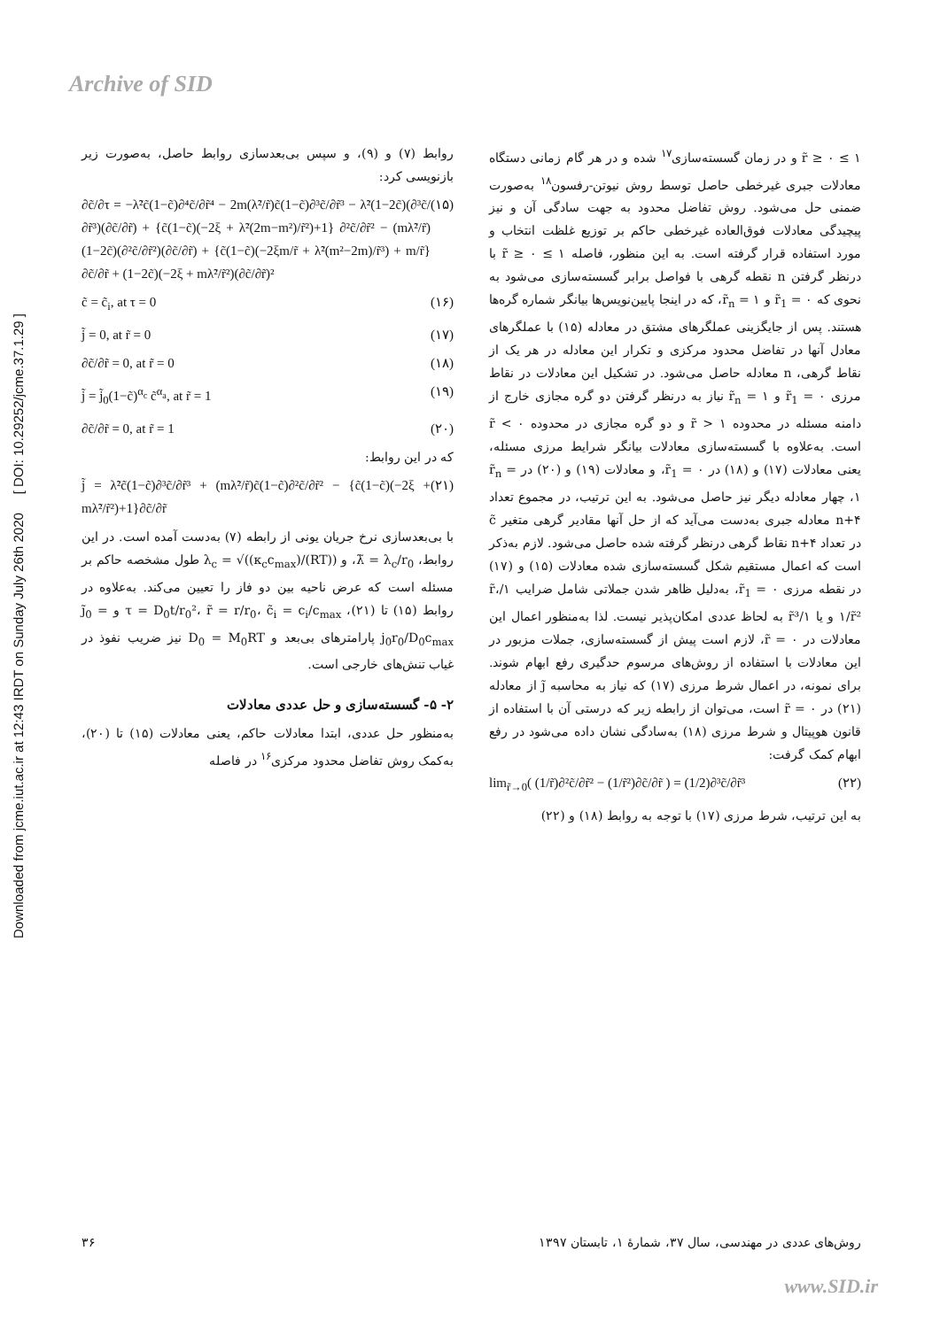Archive of SID
Downloaded from jcme.iut.ac.ir at 12:43 IRDT on Sunday July 26th 2020 [ DOI: 10.29252/jcme.37.1.29 ]
روابط (۷) و (۹)، و سپس بی‌بعدسازی روابط حاصل، به‌صورت زیر بازنویسی کرد:
∂c̃/∂τ = −λ̃²c̃(1−c̃)∂⁴c̃/∂r̃⁴ − 2m(λ̃²/r̃)c̃(1−c̃)∂³c̃/∂r̃³ − λ̃²(1−2c̃)(∂³c̃/∂r̃³)(∂c̃/∂r̃) + {c̃(1−c̃)(−2ξ + λ̃²(2m−m²)/r̃²)+1} ∂²c̃/∂r̃² − (mλ̃²/r̃)(1−2c̃)(∂²c̃/∂r̃²)(∂c̃/∂r̃) + {c̃(1−c̃)(−2ξm/r̃ + λ̃²(m²−2m)/r̃³) + m/r̃}∂c̃/∂r̃ + (1−2c̃)(−2ξ + mλ̃²/r̃²)(∂c̃/∂r̃)² (۱۵)
c̃ = c̃<sub>i</sub>, at τ = 0 (۱۶)
j̃ = 0, at r̃ = 0 (۱۷)
∂c̃/∂r̃ = 0, at r̃ = 0 (۱۸)
j̃ = j̃<sub>0</sub>(1−c̃)<sup>α<sub>c</sub></sup> c̃<sup>α<sub>a</sub></sup>, at r̃ = 1 (۱۹)
∂c̃/∂r̃ = 0, at r̃ = 1 (۲۰)
که در این روابط:
j̃ = λ̃²c̃(1−c̃)∂³c̃/∂r̃³ + (mλ̃²/r̃)c̃(1−c̃)∂²c̃/∂r̃² − {c̃(1−c̃)(−2ξ + mλ̃²/r̃²)+1}∂c̃/∂r̃ (۲۱)
با بی‌بعدسازی نرخ جریان یونی از رابطه (۷) به‌دست آمده است. در این روابط، λ̃ = λ<sub>c</sub>/r<sub>0</sub>، و λ<sub>c</sub> = √((κ<sub>c</sub>c<sub>max</sub>)/(RT)) طول مشخصه حاکم بر مسئله است که عرض ناحیه بین دو فاز را تعیین می‌کند. به‌علاوه در روابط (۱۵) تا (۲۱)، τ = D<sub>0</sub>t/r<sub>0</sub>²، r̃ = r/r<sub>0</sub>، c̃<sub>i</sub> = c<sub>i</sub>/c<sub>max</sub> و j̃<sub>0</sub> = j<sub>0</sub>r<sub>0</sub>/D<sub>0</sub>c<sub>max</sub> پارامترهای بی‌بعد و D<sub>0</sub> = M<sub>0</sub>RT نیز ضریب نفوذ در غیاب تنش‌های خارجی است.
۲- ۵- گسسته‌سازی و حل عددی معادلات
به‌منظور حل عددی، ابتدا معادلات حاکم، یعنی معادلات (۱۵) تا (۲۰)، به‌کمک روش تفاضل محدود مرکزی<sup>۱۶</sup> در فاصله
۱ ≥ r̃ ≥ ۰ و در زمان گسسته‌سازی<sup>۱۷</sup> شده و در هر گام زمانی دستگاه معادلات جبری غیرخطی حاصل توسط روش نیوتن-رفسون<sup>۱۸</sup> به‌صورت ضمنی حل می‌شود. روش تفاضل محدود به جهت سادگی آن و نیز پیچیدگی معادلات فوق‌العاده غیرخطی حاکم بر توزیع غلظت انتخاب و مورد استفاده قرار گرفته است. به این منظور، فاصله ۱ ≥ r̃ ≥ ۰ با درنظر گرفتن n نقطه گرهی با فواصل برابر گسسته‌سازی می‌شود به نحوی که r̃<sub>1</sub> = ۰ و r̃<sub>n</sub> = ۱، که در اینجا پایین‌نویس‌ها بیانگر شماره گره‌ها هستند. پس از جایگزینی عملگرهای مشتق در معادله (۱۵) با عملگرهای معادل آنها در تفاضل محدود مرکزی و تکرار این معادله در هر یک از نقاط گرهی، n معادله حاصل می‌شود. در تشکیل این معادلات در نقاط مرزی r̃<sub>1</sub> = ۰ و r̃<sub>n</sub> = ۱ نیاز به درنظر گرفتن دو گره مجازی خارج از دامنه مسئله در محدوده r̃ > ۱ و دو گره مجازی در محدوده r̃ < ۰ است. به‌علاوه با گسسته‌سازی معادلات بیانگر شرایط مرزی مسئله، یعنی معادلات (۱۷) و (۱۸) در r̃<sub>1</sub> = ۰، و معادلات (۱۹) و (۲۰) در r̃<sub>n</sub> = ۱، چهار معادله دیگر نیز حاصل می‌شود. به این ترتیب، در مجموع تعداد n+۴ معادله جبری به‌دست می‌آید که از حل آنها مقادیر گرهی متغیر c̃ در تعداد n+۴ نقاط گرهی درنظر گرفته شده حاصل می‌شود. لازم به‌ذکر است که اعمال مستقیم شکل گسسته‌سازی شده معادلات (۱۵) و (۱۷) در نقطه مرزی r̃<sub>1</sub> = ۰، به‌دلیل ظاهر شدن جملاتی شامل ضرایب ۱/r̃، ۱/r̃² و یا ۱/r̃³ به لحاظ عددی امکان‌پذیر نیست. لذا به‌منظور اعمال این معادلات در r̃ = ۰، لازم است پیش از گسسته‌سازی، جملات مزبور در این معادلات با استفاده از روش‌های مرسوم حدگیری رفع ابهام شوند. برای نمونه، در اعمال شرط مرزی (۱۷) که نیاز به محاسبه j̃ از معادله (۲۱) در r̃ = ۰ است، می‌توان از رابطه زیر که درستی آن با استفاده از قانون هوپیتال و شرط مرزی (۱۸) به‌سادگی نشان داده می‌شود در رفع ابهام کمک گرفت:
lim<sub>r̃→0</sub>( (1/r̃)∂²c̃/∂r̃² − (1/r̃²)∂c̃/∂r̃ ) = (1/2)∂³c̃/∂r̃³ (۲۲)
به این ترتیب، شرط مرزی (۱۷) با توجه به روابط (۱۸) و (۲۲)
روش‌های عددی در مهندسی، سال ۳۷، شمارهٔ ۱، تابستان ۱۳۹۷ ۳۶
www.SID.ir